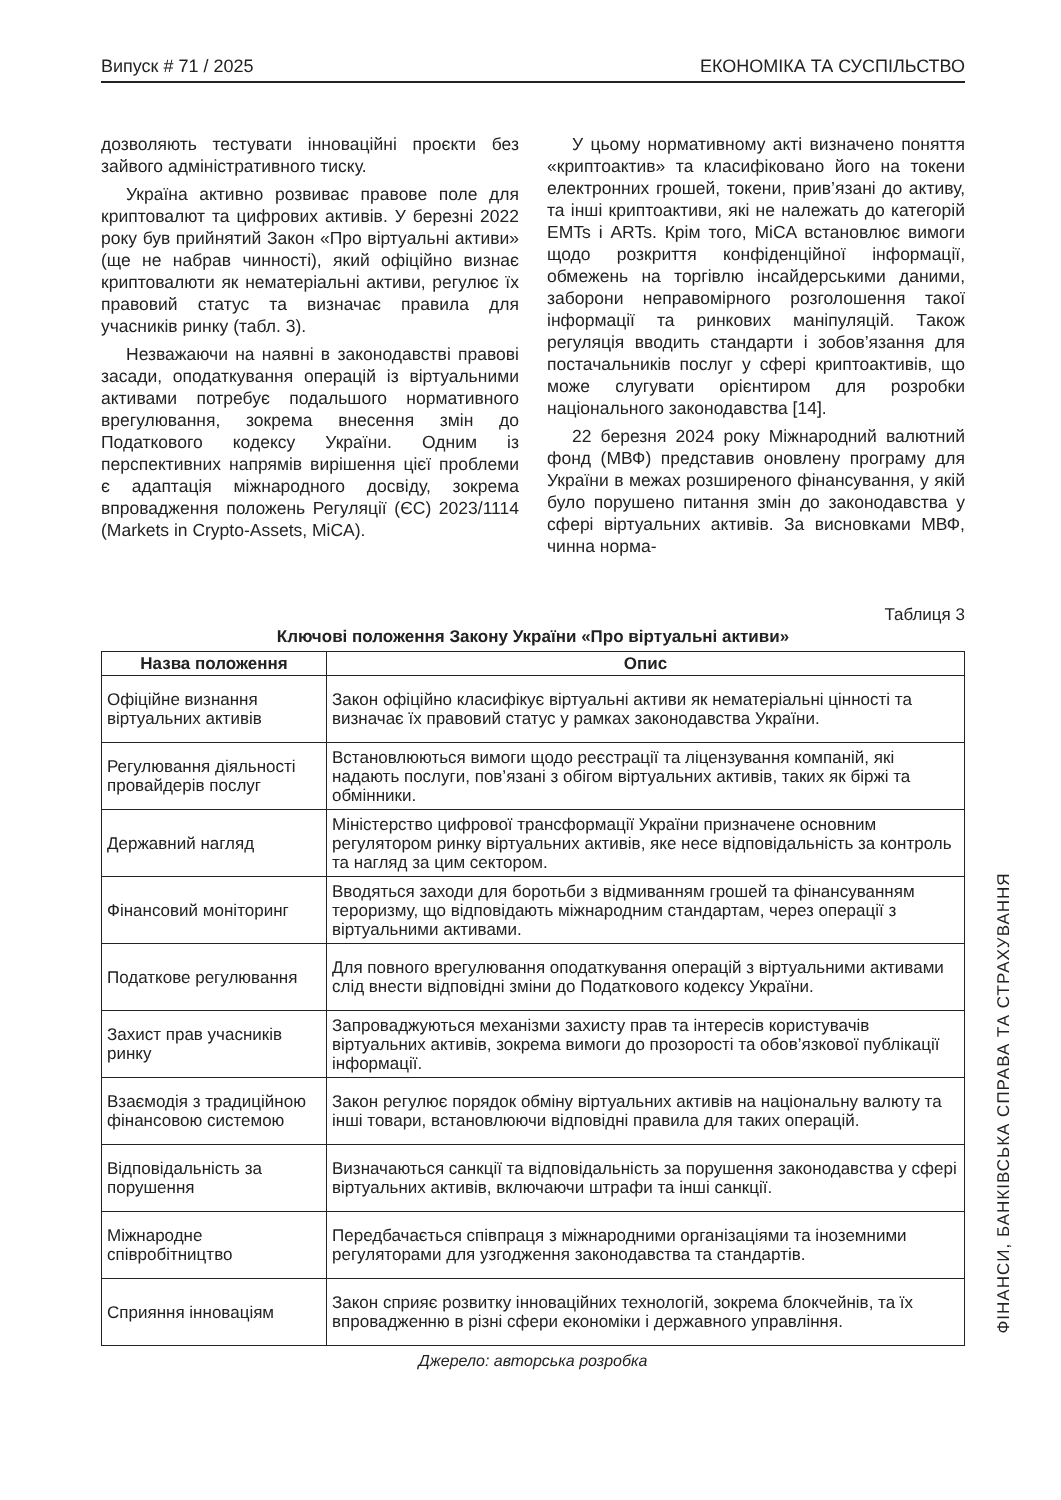Випуск # 71 / 2025 ЕКОНОМІКА ТА СУСПІЛЬСТВО
дозволяють тестувати інноваційні проєкти без зайвого адміністративного тиску.
Україна активно розвиває правове поле для криптовалют та цифрових активів. У березні 2022 року був прийнятий Закон «Про віртуальні активи» (ще не набрав чинності), який офіційно визнає криптовалюти як нематеріальні активи, регулює їх правовий статус та визначає правила для учасників ринку (табл. 3).
Незважаючи на наявні в законодавстві правові засади, оподаткування операцій із віртуальними активами потребує подальшого нормативного врегулювання, зокрема внесення змін до Податкового кодексу України. Одним із перспективних напрямів вирішення цієї проблеми є адаптація міжнародного досвіду, зокрема впровадження положень Регуляції (ЄС) 2023/1114 (Markets in Crypto-Assets, MiCA).
У цьому нормативному акті визначено поняття «криптоактив» та класифіковано його на токени електронних грошей, токени, прив’язані до активу, та інші криптоактиви, які не належать до категорій EMTs і ARTs. Крім того, MiCA встановлює вимоги щодо розкриття конфіденційної інформації, обмежень на торгівлю інсайдерськими даними, заборони неправомірного розголошення такої інформації та ринкових маніпуляцій. Також регуляція вводить стандарти і зобов’язання для постачальників послуг у сфері криптоактивів, що може слугувати орієнтиром для розробки національного законодавства [14].
22 березня 2024 року Міжнародний валютний фонд (МВФ) представив оновлену програму для України в межах розширеного фінансування, у якій було порушено питання змін до законодавства у сфері віртуальних активів. За висновками МВФ, чинна норма-
Таблиця 3
Ключові положення Закону України «Про віртуальні активи»
| Назва положення | Опис |
| --- | --- |
| Офіційне визнання віртуальних активів | Закон офіційно класифікує віртуальні активи як нематеріальні цінності та визначає їх правовий статус у рамках законодавства України. |
| Регулювання діяльності провайдерів послуг | Встановлюються вимоги щодо реєстрації та ліцензування компаній, які надають послуги, пов’язані з обігом віртуальних активів, таких як біржі та обмінники. |
| Державний нагляд | Міністерство цифрової трансформації України призначене основним регулятором ринку віртуальних активів, яке несе відповідальність за контроль та нагляд за цим сектором. |
| Фінансовий моніторинг | Вводяться заходи для боротьби з відмиванням грошей та фінансуванням тероризму, що відповідають міжнародним стандартам, через операції з віртуальними активами. |
| Податкове регулювання | Для повного врегулювання оподаткування операцій з віртуальними активами слід внести відповідні зміни до Податкового кодексу України. |
| Захист прав учасників ринку | Запроваджуються механізми захисту прав та інтересів користувачів віртуальних активів, зокрема вимоги до прозорості та обов’язкової публікації інформації. |
| Взаємодія з традиційною фінансовою системою | Закон регулює порядок обміну віртуальних активів на національну валюту та інші товари, встановлюючи відповідні правила для таких операцій. |
| Відповідальність за порушення | Визначаються санкції та відповідальність за порушення законодавства у сфері віртуальних активів, включаючи штрафи та інші санкції. |
| Міжнародне співробітництво | Передбачається співпраця з міжнародними організаціями та іноземними регуляторами для узгодження законодавства та стандартів. |
| Сприяння інноваціям | Закон сприяє розвитку інноваційних технологій, зокрема блокчейнів, та їх впровадженню в різні сфери економіки і державного управління. |
Джерело: авторська розробка
ФІНАНСИ, БАНКІВСЬКА СПРАВА ТА СТРАХУВАННЯ